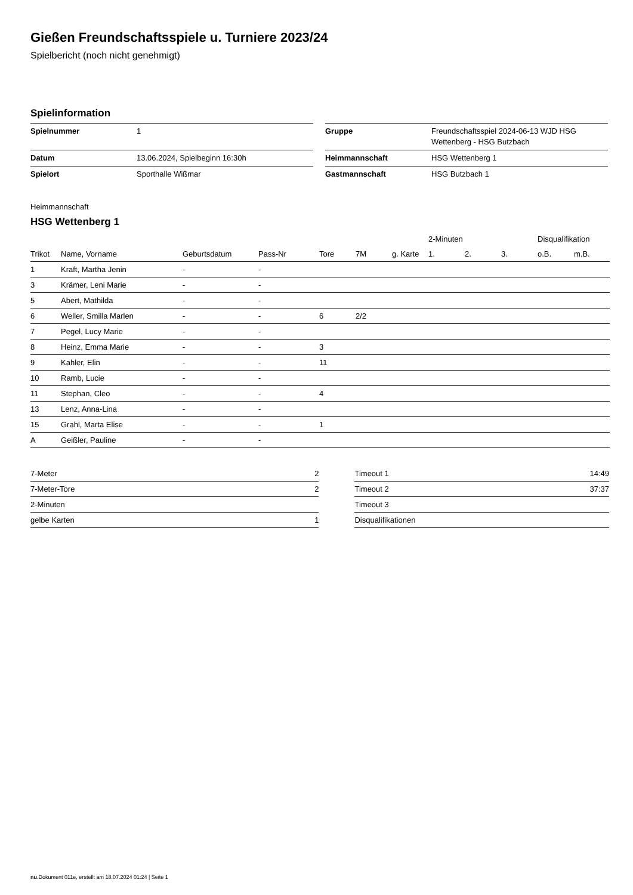Gießen Freundschaftsspiele u. Turniere 2023/24
Spielbericht (noch nicht genehmigt)
Spielinformation
| Spielnummer | 1 |
| Datum | 13.06.2024, Spielbeginn 16:30h |
| Spielort | Sporthalle Wißmar |
| Gruppe | Freundschaftsspiel 2024-06-13 WJD HSG Wettenberg - HSG Butzbach |
| Heimmannschaft | HSG Wettenberg 1 |
| Gastmannschaft | HSG Butzbach 1 |
Heimmannschaft
HSG Wettenberg 1
| | | | | | | | 2-Minuten | | | Disqualifikation | |
| --- | --- | --- | --- | --- | --- | --- | --- | --- | --- | --- | --- |
| Trikot | Name, Vorname | Geburtsdatum | Pass-Nr | Tore | 7M | g. Karte | 1. | 2. | 3. | o.B. | m.B. |
| 1 | Kraft, Martha Jenin | - | - | | | | | | | | |
| 3 | Krämer, Leni Marie | - | - | | | | | | | | |
| 5 | Abert, Mathilda | - | - | | | | | | | | |
| 6 | Weller, Smilla Marlen | - | - | 6 | 2/2 | | | | | | |
| 7 | Pegel, Lucy Marie | - | - | | | | | | | | |
| 8 | Heinz, Emma Marie | - | - | 3 | | | | | | | |
| 9 | Kahler, Elin | - | - | 11 | | | | | | | |
| 10 | Ramb, Lucie | - | - | | | | | | | | |
| 11 | Stephan, Cleo | - | - | 4 | | | | | | | |
| 13 | Lenz, Anna-Lina | - | - | | | | | | | | |
| 15 | Grahl, Marta Elise | - | - | 1 | | | | | | | |
| A | Geißler, Pauline | - | - | | | | | | | | |
| 7-Meter | 2 |
| 7-Meter-Tore | 2 |
| 2-Minuten | |
| gelbe Karten | 1 |
| Timeout 1 | 14:49 |
| Timeout 2 | 37:37 |
| Timeout 3 | |
| Disqualifikationen | |
nu.Dokument 011e, erstellt am 18.07.2024 01:24 | Seite 1